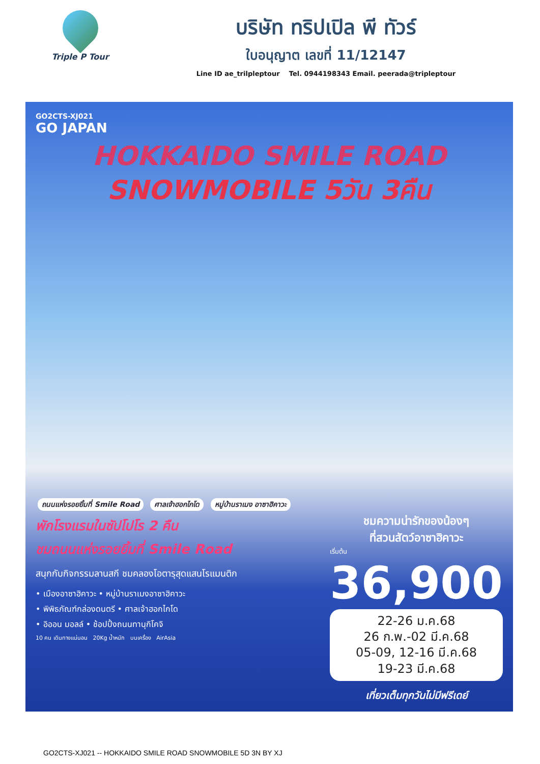Triple P Tour
บริษัท ทริปเปิล พี ทัวร์
ใบอนุญาต เลขที่ 11/12147
Line ID ae_trilpleptour Tel. 0944198343 Email. peerada@tripleptour
GO2CTS-XJ021
GO JAPAN
HOKKAIDO SMILE ROAD
SNOWMOBILE 5วัน 3คืน
ถนนแห่งรอยยิ้มที่ Smile Road ศาลเจ้าฮอกไกโด หมู่บ้านราเมง อาซาฮิคาวะ
พักโรงแรมในซัปโปโร 2 คืน
ชมถนนแห่งรอยยิ้มที่ Smile Road
สนุกกับกิจกรรมลานสกี ชมคลองโอตารุสุดแสนโรแมนติก
• เมืองอาซาฮิคาวะ • หมู่บ้านราเมงอาซาฮิคาวะ
• พิพิธภัณฑ์กล่องดนตรี • ศาลเจ้าฮอกไกโด
• อิออน มอลล์ • ช้อปปิ้งถนนทานุกิโคจิ
10 คน เดินทางแน่นอน 20Kg น้ำหนัก บนเครื่อง AirAsia
ชมความน่ารักของน้องๆ
ที่สวนสัตว์อาซาฮิคาวะ
เริ่มต้น
36,900
22-26 ม.ค.68
26 ก.พ.-02 มี.ค.68
05-09, 12-16 มี.ค.68
19-23 มี.ค.68
เที่ยวเต็มทุกวันไม่มีฟรีเดย์
GO2CTS-XJ021 -- HOKKAIDO SMILE ROAD SNOWMOBILE 5D 3N BY XJ